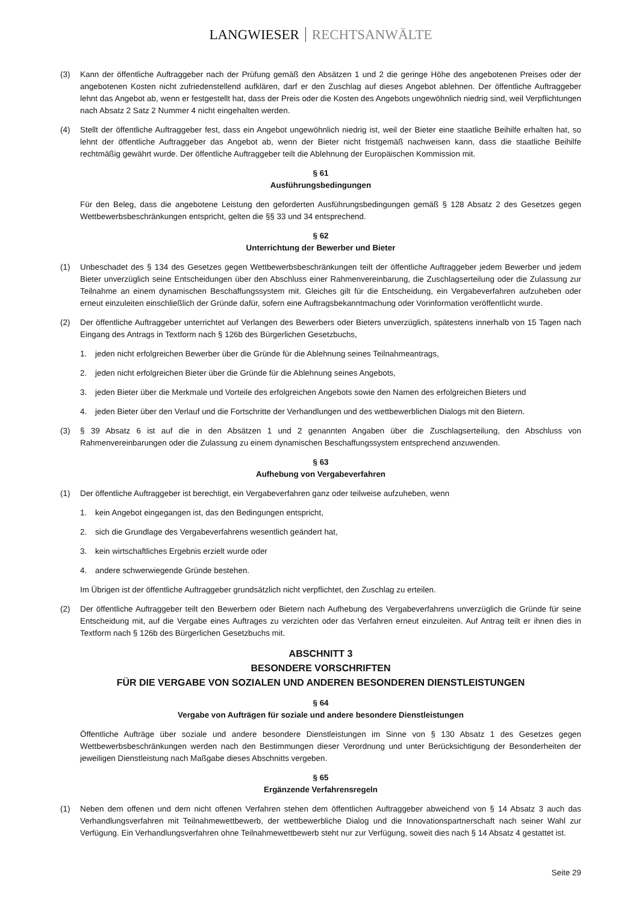LANGWIESER RECHTSANWÄLTE
(3) Kann der öffentliche Auftraggeber nach der Prüfung gemäß den Absätzen 1 und 2 die geringe Höhe des angebotenen Preises oder der angebotenen Kosten nicht zufriedenstellend aufklären, darf er den Zuschlag auf dieses Angebot ablehnen. Der öffentliche Auftraggeber lehnt das Angebot ab, wenn er festgestellt hat, dass der Preis oder die Kosten des Angebots ungewöhnlich niedrig sind, weil Verpflichtungen nach Absatz 2 Satz 2 Nummer 4 nicht eingehalten werden.
(4) Stellt der öffentliche Auftraggeber fest, dass ein Angebot ungewöhnlich niedrig ist, weil der Bieter eine staatliche Beihilfe erhalten hat, so lehnt der öffentliche Auftraggeber das Angebot ab, wenn der Bieter nicht fristgemäß nachweisen kann, dass die staatliche Beihilfe rechtmäßig gewährt wurde. Der öffentliche Auftraggeber teilt die Ablehnung der Europäischen Kommission mit.
§ 61
Ausführungsbedingungen
Für den Beleg, dass die angebotene Leistung den geforderten Ausführungsbedingungen gemäß § 128 Absatz 2 des Gesetzes gegen Wettbewerbsbeschränkungen entspricht, gelten die §§ 33 und 34 entsprechend.
§ 62
Unterrichtung der Bewerber und Bieter
(1) Unbeschadet des § 134 des Gesetzes gegen Wettbewerbsbeschränkungen teilt der öffentliche Auftraggeber jedem Bewerber und jedem Bieter unverzüglich seine Entscheidungen über den Abschluss einer Rahmenvereinbarung, die Zuschlagserteilung oder die Zulassung zur Teilnahme an einem dynamischen Beschaffungssystem mit. Gleiches gilt für die Entscheidung, ein Vergabeverfahren aufzuheben oder erneut einzuleiten einschließlich der Gründe dafür, sofern eine Auftragsbekanntmachung oder Vorinformation veröffentlicht wurde.
(2) Der öffentliche Auftraggeber unterrichtet auf Verlangen des Bewerbers oder Bieters unverzüglich, spätestens innerhalb von 15 Tagen nach Eingang des Antrags in Textform nach § 126b des Bürgerlichen Gesetzbuchs,
1. jeden nicht erfolgreichen Bewerber über die Gründe für die Ablehnung seines Teilnahmeantrags,
2. jeden nicht erfolgreichen Bieter über die Gründe für die Ablehnung seines Angebots,
3. jeden Bieter über die Merkmale und Vorteile des erfolgreichen Angebots sowie den Namen des erfolgreichen Bieters und
4. jeden Bieter über den Verlauf und die Fortschritte der Verhandlungen und des wettbewerblichen Dialogs mit den Bietern.
(3) § 39 Absatz 6 ist auf die in den Absätzen 1 und 2 genannten Angaben über die Zuschlagserteilung, den Abschluss von Rahmenvereinbarungen oder die Zulassung zu einem dynamischen Beschaffungssystem entsprechend anzuwenden.
§ 63
Aufhebung von Vergabeverfahren
(1) Der öffentliche Auftraggeber ist berechtigt, ein Vergabeverfahren ganz oder teilweise aufzuheben, wenn
1. kein Angebot eingegangen ist, das den Bedingungen entspricht,
2. sich die Grundlage des Vergabeverfahrens wesentlich geändert hat,
3. kein wirtschaftliches Ergebnis erzielt wurde oder
4. andere schwerwiegende Gründe bestehen.
Im Übrigen ist der öffentliche Auftraggeber grundsätzlich nicht verpflichtet, den Zuschlag zu erteilen.
(2) Der öffentliche Auftraggeber teilt den Bewerbern oder Bietern nach Aufhebung des Vergabeverfahrens unverzüglich die Gründe für seine Entscheidung mit, auf die Vergabe eines Auftrages zu verzichten oder das Verfahren erneut einzuleiten. Auf Antrag teilt er ihnen dies in Textform nach § 126b des Bürgerlichen Gesetzbuchs mit.
ABSCHNITT 3
BESONDERE VORSCHRIFTEN
FÜR DIE VERGABE VON SOZIALEN UND ANDEREN BESONDEREN DIENSTLEISTUNGEN
§ 64
Vergabe von Aufträgen für soziale und andere besondere Dienstleistungen
Öffentliche Aufträge über soziale und andere besondere Dienstleistungen im Sinne von § 130 Absatz 1 des Gesetzes gegen Wettbewerbsbeschränkungen werden nach den Bestimmungen dieser Verordnung und unter Berücksichtigung der Besonderheiten der jeweiligen Dienstleistung nach Maßgabe dieses Abschnitts vergeben.
§ 65
Ergänzende Verfahrensregeln
(1) Neben dem offenen und dem nicht offenen Verfahren stehen dem öffentlichen Auftraggeber abweichend von § 14 Absatz 3 auch das Verhandlungsverfahren mit Teilnahmewettbewerb, der wettbewerbliche Dialog und die Innovationspartnerschaft nach seiner Wahl zur Verfügung. Ein Verhandlungsverfahren ohne Teilnahmewettbewerb steht nur zur Verfügung, soweit dies nach § 14 Absatz 4 gestattet ist.
Seite 29